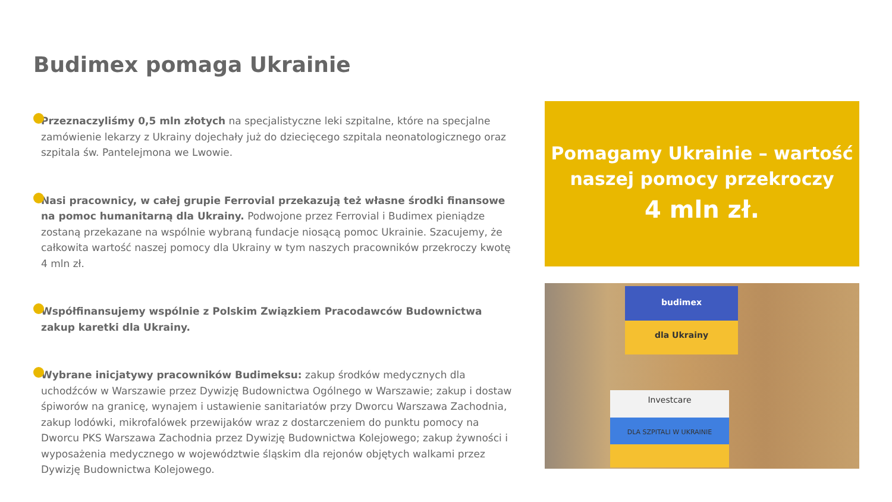Budimex pomaga Ukrainie
Przeznaczyliśmy 0,5 mln złotych na specjalistyczne leki szpitalne, które na specjalne zamówienie lekarzy z Ukrainy dojechały już do dziecięcego szpitala neonatologicznego oraz szpitala św. Pantelejmona we Lwowie.
Nasi pracownicy, w całej grupie Ferrovial przekazują też własne środki finansowe na pomoc humanitarną dla Ukrainy. Podwojone przez Ferrovial i Budimex pieniądze zostaną przekazane na wspólnie wybraną fundacje niosącą pomoc Ukrainie. Szacujemy, że całkowita wartość naszej pomocy dla Ukrainy w tym naszych pracowników przekroczy kwotę 4 mln zł.
Współfinansujemy wspólnie z Polskim Związkiem Pracodawców Budownictwa zakup karetki dla Ukrainy.
Wybrane inicjatywy pracowników Budimeksu: zakup środków medycznych dla uchodźców w Warszawie przez Dywizję Budownictwa Ogólnego w Warszawie; zakup i dostaw śpiworów na granicę, wynajem i ustawienie sanitariatów przy Dworcu Warszawa Zachodnia, zakup lodówki, mikrofalówek przewijaków wraz z dostarczeniem do punktu pomocy na Dworcu PKS Warszawa Zachodnia przez Dywizję Budownictwa Kolejowego; zakup żywności i wyposażenia medycznego w województwie śląskim dla rejonów objętych walkami przez Dywizję Budownictwa Kolejowego.
Pomagamy Ukrainie – wartość naszej pomocy przekroczy
4 mln zł.
budimex
dla Ukrainy
Investcare
DLA SZPITALI W UKRAINIE